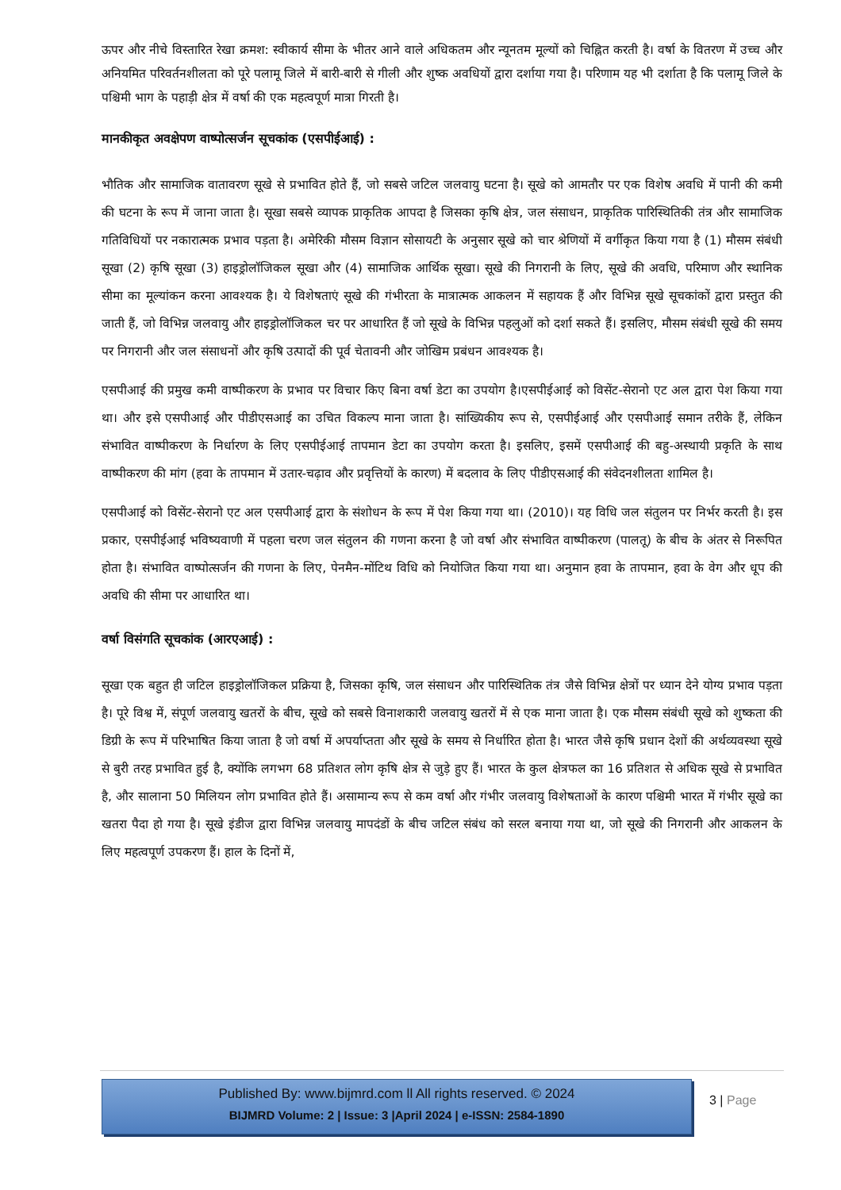ऊपर और नीचे विस्तारित रेखा क्रमश: स्वीकार्य सीमा के भीतर आने वाले अधिकतम और न्यूनतम मूल्यों को चिह्नित करती है। वर्षा के वितरण में उच्च और अनियमित परिवर्तनशीलता को पूरे पलामू जिले में बारी-बारी से गीली और शुष्क अवधियों द्वारा दर्शाया गया है। परिणाम यह भी दर्शाता है कि पलामू जिले के पश्चिमी भाग के पहाड़ी क्षेत्र में वर्षा की एक महत्वपूर्ण मात्रा गिरती है।
मानकीकृत अवक्षेपण वाष्पोत्सर्जन सूचकांक (एसपीईआई) :
भौतिक और सामाजिक वातावरण सूखे से प्रभावित होते हैं, जो सबसे जटिल जलवायु घटना है। सूखे को आमतौर पर एक विशेष अवधि में पानी की कमी की घटना के रूप में जाना जाता है। सूखा सबसे व्यापक प्राकृतिक आपदा है जिसका कृषि क्षेत्र, जल संसाधन, प्राकृतिक पारिस्थितिकी तंत्र और सामाजिक गतिविधियों पर नकारात्मक प्रभाव पड़ता है। अमेरिकी मौसम विज्ञान सोसायटी के अनुसार सूखे को चार श्रेणियों में वर्गीकृत किया गया है (1) मौसम संबंधी सूखा (2) कृषि सूखा (3) हाइड्रोलॉजिकल सूखा और (4) सामाजिक आर्थिक सूखा। सूखे की निगरानी के लिए, सूखे की अवधि, परिमाण और स्थानिक सीमा का मूल्यांकन करना आवश्यक है। ये विशेषताएं सूखे की गंभीरता के मात्रात्मक आकलन में सहायक हैं और विभिन्न सूखे सूचकांकों द्वारा प्रस्तुत की जाती हैं, जो विभिन्न जलवायु और हाइड्रोलॉजिकल चर पर आधारित हैं जो सूखे के विभिन्न पहलुओं को दर्शा सकते हैं। इसलिए, मौसम संबंधी सूखे की समय पर निगरानी और जल संसाधनों और कृषि उत्पादों की पूर्व चेतावनी और जोखिम प्रबंधन आवश्यक है।
एसपीआई की प्रमुख कमी वाष्पीकरण के प्रभाव पर विचार किए बिना वर्षा डेटा का उपयोग है।एसपीईआई को विसेंट-सेरानो एट अल द्वारा पेश किया गया था। और इसे एसपीआई और पीडीएसआई का उचित विकल्प माना जाता है। सांख्यिकीय रूप से, एसपीईआई और एसपीआई समान तरीके हैं, लेकिन संभावित वाष्पीकरण के निर्धारण के लिए एसपीईआई तापमान डेटा का उपयोग करता है। इसलिए, इसमें एसपीआई की बहु-अस्थायी प्रकृति के साथ वाष्पीकरण की मांग (हवा के तापमान में उतार-चढ़ाव और प्रवृत्तियों के कारण) में बदलाव के लिए पीडीएसआई की संवेदनशीलता शामिल है।
एसपीआई को विसेंट-सेरानो एट अल एसपीआई द्वारा के संशोधन के रूप में पेश किया गया था। (2010)। यह विधि जल संतुलन पर निर्भर करती है। इस प्रकार, एसपीईआई भविष्यवाणी में पहला चरण जल संतुलन की गणना करना है जो वर्षा और संभावित वाष्पीकरण (पालतू) के बीच के अंतर से निरूपित होता है। संभावित वाष्पोत्सर्जन की गणना के लिए, पेनमैन-मोंटिथ विधि को नियोजित किया गया था। अनुमान हवा के तापमान, हवा के वेग और धूप की अवधि की सीमा पर आधारित था।
वर्षा विसंगति सूचकांक (आरएआई) :
सूखा एक बहुत ही जटिल हाइड्रोलॉजिकल प्रक्रिया है, जिसका कृषि, जल संसाधन और पारिस्थितिक तंत्र जैसे विभिन्न क्षेत्रों पर ध्यान देने योग्य प्रभाव पड़ता है। पूरे विश्व में, संपूर्ण जलवायु खतरों के बीच, सूखे को सबसे विनाशकारी जलवायु खतरों में से एक माना जाता है। एक मौसम संबंधी सूखे को शुष्कता की डिग्री के रूप में परिभाषित किया जाता है जो वर्षा में अपर्याप्तता और सूखे के समय से निर्धारित होता है। भारत जैसे कृषि प्रधान देशों की अर्थव्यवस्था सूखे से बुरी तरह प्रभावित हुई है, क्योंकि लगभग 68 प्रतिशत लोग कृषि क्षेत्र से जुड़े हुए हैं। भारत के कुल क्षेत्रफल का 16 प्रतिशत से अधिक सूखे से प्रभावित है, और सालाना 50 मिलियन लोग प्रभावित होते हैं। असामान्य रूप से कम वर्षा और गंभीर जलवायु विशेषताओं के कारण पश्चिमी भारत में गंभीर सूखे का खतरा पैदा हो गया है। सूखे इंडीज द्वारा विभिन्न जलवायु मापदंडों के बीच जटिल संबंध को सरल बनाया गया था, जो सूखे की निगरानी और आकलन के लिए महत्वपूर्ण उपकरण हैं। हाल के दिनों में,
Published By: www.bijmrd.com ll All rights reserved. © 2024
BIJMRD Volume: 2 | Issue: 3 |April 2024 | e-ISSN: 2584-1890
3 | Page